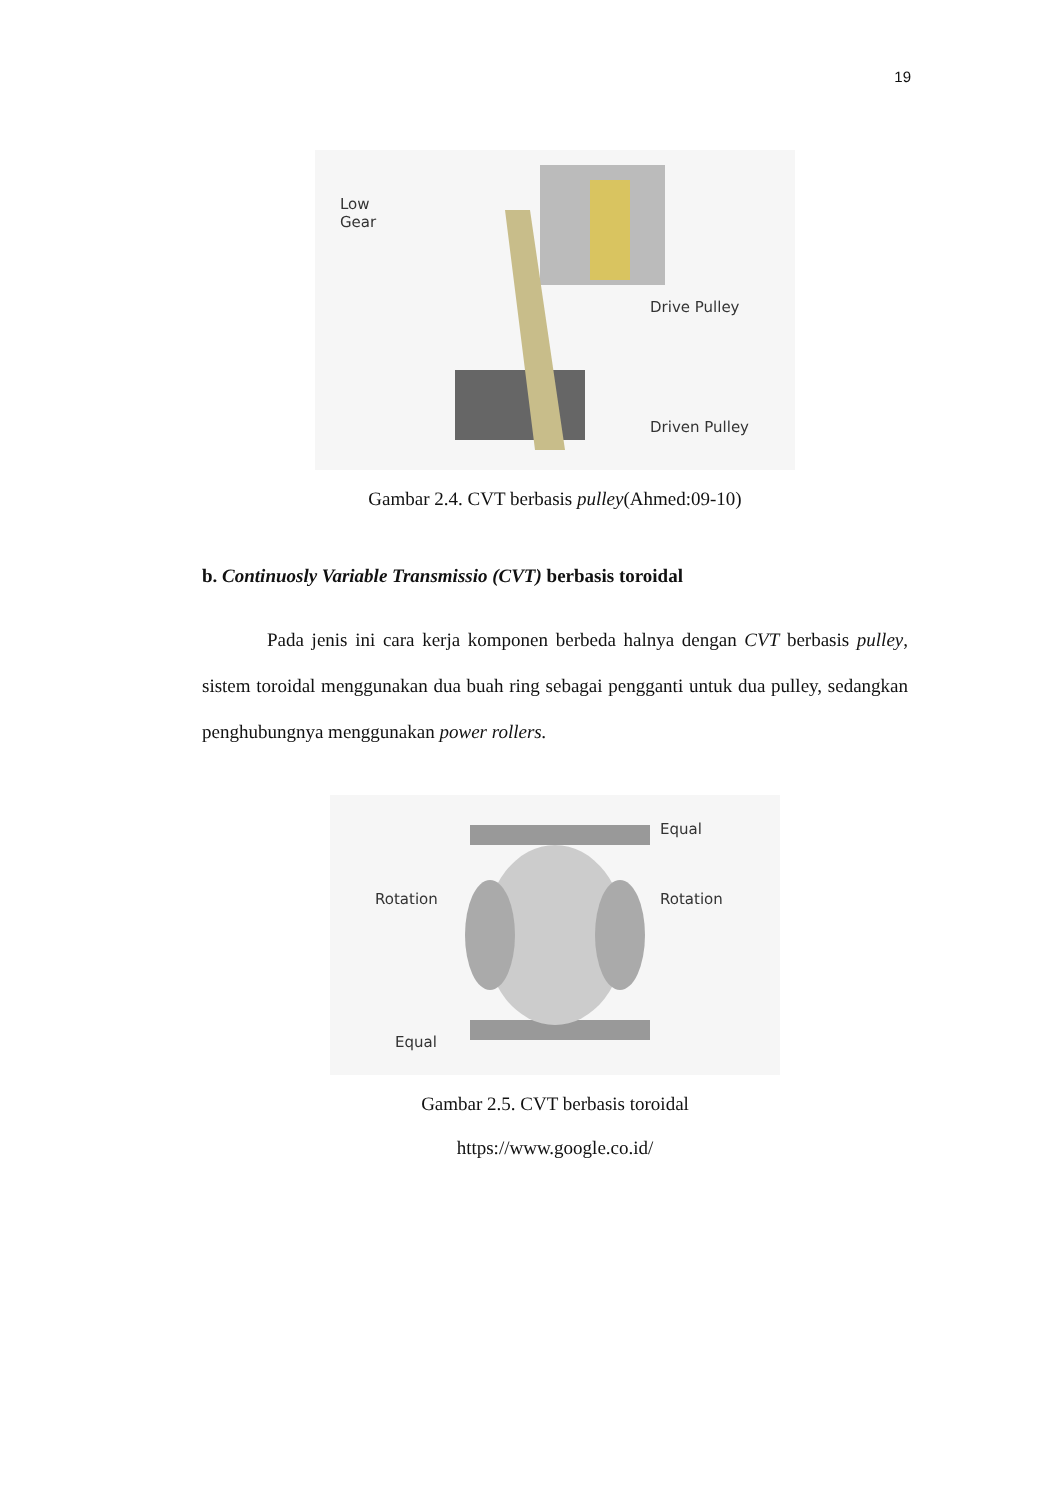19
Low
Gear
Drive Pulley
Driven Pulley
Gambar 2.4. CVT berbasis pulley(Ahmed:09-10)
b. Continuosly Variable Transmissio (CVT) berbasis toroidal
Pada jenis ini cara kerja komponen berbeda halnya dengan CVT berbasis pulley, sistem toroidal menggunakan dua buah ring sebagai pengganti untuk dua pulley, sedangkan penghubungnya menggunakan power rollers.
Equal
Rotation Rotation
Equal
Gambar 2.5. CVT berbasis toroidal
https://www.google.co.id/